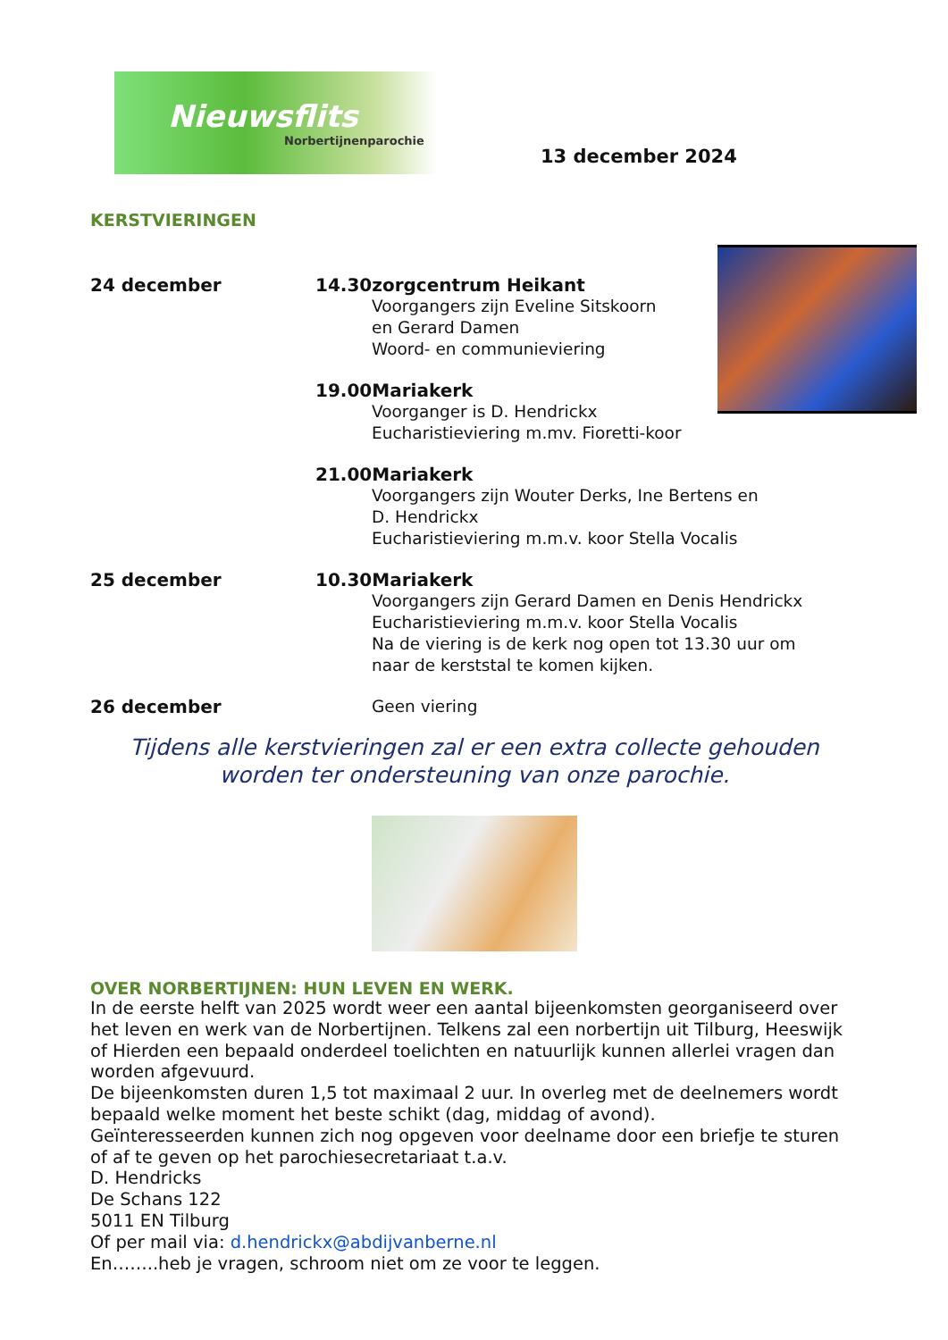Nieuwsflits
Norbertijnenparochie
13 december 2024
KERSTVIERINGEN
24 december
14.30zorgcentrum Heikant
Voorgangers zijn Eveline Sitskoorn
en Gerard Damen
Woord- en communieviering
19.00Mariakerk
Voorganger is D. Hendrickx
Eucharistieviering m.mv. Fioretti-koor
21.00Mariakerk
Voorgangers zijn Wouter Derks, Ine Bertens en
D. Hendrickx
Eucharistieviering m.m.v. koor Stella Vocalis
25 december 10.30Mariakerk
Voorgangers zijn Gerard Damen en Denis Hendrickx
Eucharistieviering m.m.v. koor Stella Vocalis
Na de viering is de kerk nog open tot 13.30 uur om
naar de kerststal te komen kijken.
26 december
Geen viering
Tijdens alle kerstvieringen zal er een extra collecte gehouden
worden ter ondersteuning van onze parochie.
OVER NORBERTIJNEN: HUN LEVEN EN WERK.
In de eerste helft van 2025 wordt weer een aantal bijeenkomsten georganiseerd over het leven en werk van de Norbertijnen. Telkens zal een norbertijn uit Tilburg, Heeswijk of Hierden een bepaald onderdeel toelichten en natuurlijk kunnen allerlei vragen dan worden afgevuurd.
De bijeenkomsten duren 1,5 tot maximaal 2 uur. In overleg met de deelnemers wordt bepaald welke moment het beste schikt (dag, middag of avond).
Geïnteresseerden kunnen zich nog opgeven voor deelname door een briefje te sturen of af te geven op het parochiesecretariaat t.a.v.
D. Hendricks
De Schans 122
5011 EN Tilburg
Of per mail via: d.hendrickx@abdijvanberne.nl
En……..heb je vragen, schroom niet om ze voor te leggen.